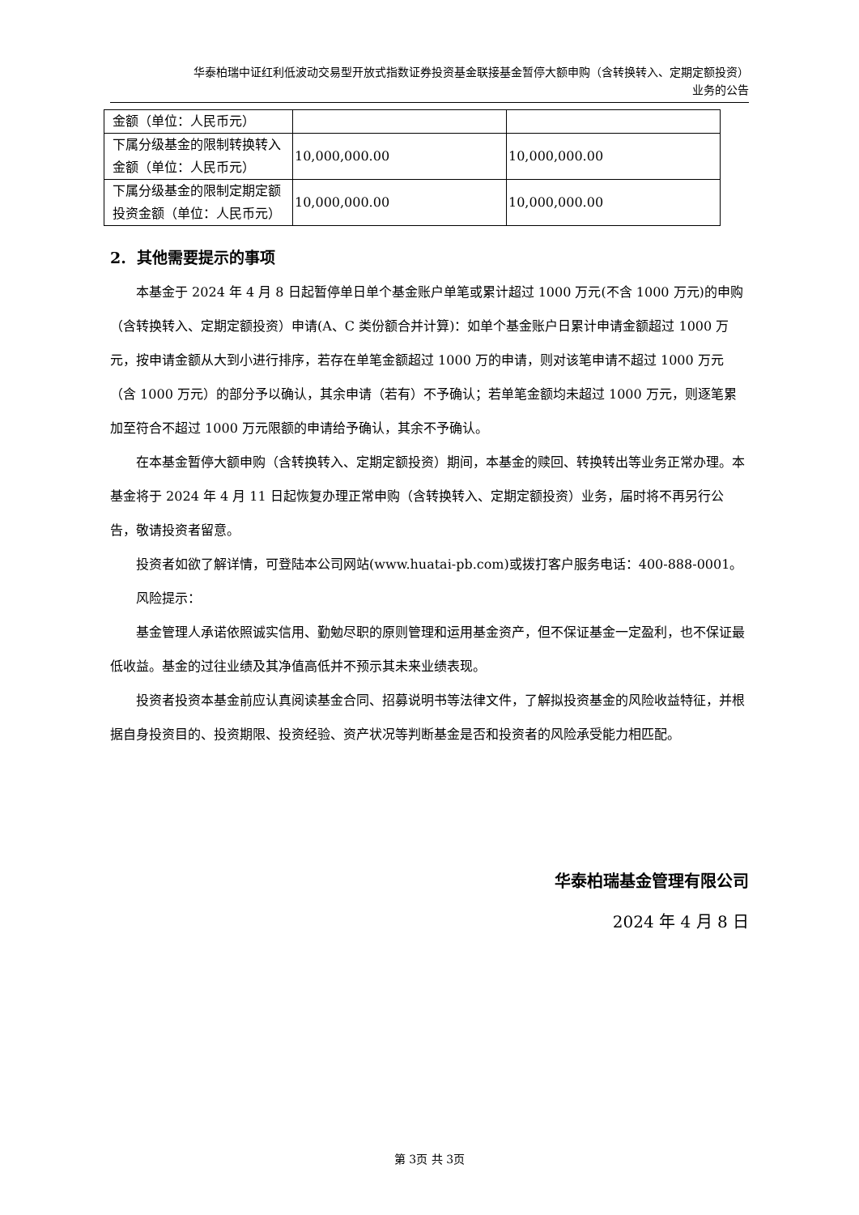华泰柏瑞中证红利低波动交易型开放式指数证券投资基金联接基金暂停大额申购（含转换转入、定期定额投资）
业务的公告
| 金额（单位：人民币元） | | |
| 下属分级基金的限制转换转入金额（单位：人民币元） | 10,000,000.00 | 10,000,000.00 |
| 下属分级基金的限制定期定额投资金额（单位：人民币元） | 10,000,000.00 | 10,000,000.00 |
2. 其他需要提示的事项
本基金于 2024 年 4 月 8 日起暂停单日单个基金账户单笔或累计超过 1000 万元(不含 1000 万元)的申购（含转换转入、定期定额投资）申请(A、C 类份额合并计算)：如单个基金账户日累计申请金额超过 1000 万元，按申请金额从大到小进行排序，若存在单笔金额超过 1000 万的申请，则对该笔申请不超过 1000 万元（含 1000 万元）的部分予以确认，其余申请（若有）不予确认；若单笔金额均未超过 1000 万元，则逐笔累加至符合不超过 1000 万元限额的申请给予确认，其余不予确认。
在本基金暂停大额申购（含转换转入、定期定额投资）期间，本基金的赎回、转换转出等业务正常办理。本基金将于 2024 年 4 月 11 日起恢复办理正常申购（含转换转入、定期定额投资）业务，届时将不再另行公告，敬请投资者留意。
投资者如欲了解详情，可登陆本公司网站(www.huatai-pb.com)或拨打客户服务电话：400-888-0001。
风险提示：
基金管理人承诺依照诚实信用、勤勉尽职的原则管理和运用基金资产，但不保证基金一定盈利，也不保证最低收益。基金的过往业绩及其净值高低并不预示其未来业绩表现。
投资者投资本基金前应认真阅读基金合同、招募说明书等法律文件，了解拟投资基金的风险收益特征，并根据自身投资目的、投资期限、投资经验、资产状况等判断基金是否和投资者的风险承受能力相匹配。
华泰柏瑞基金管理有限公司
2024 年 4 月 8 日
第 3页 共 3页